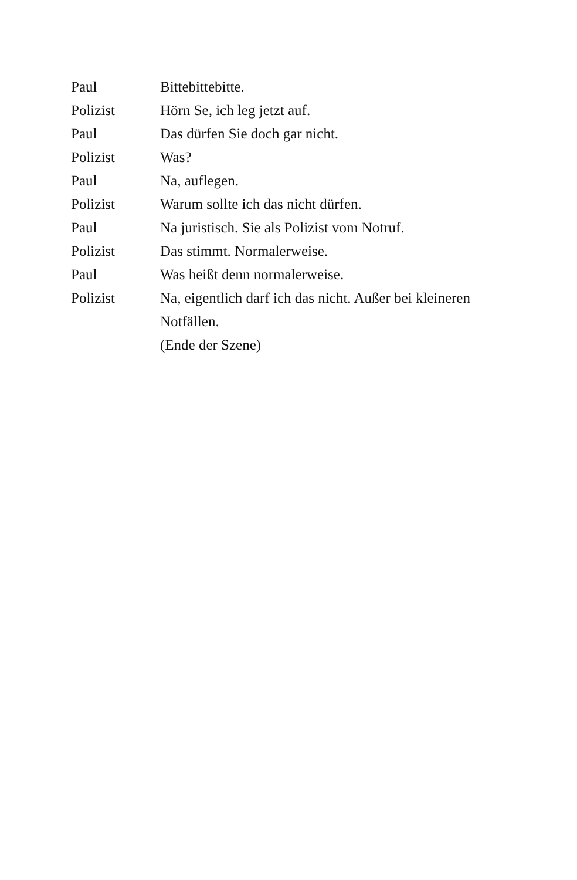Paul Bittebittebitte.
Polizist Hörn Se, ich leg jetzt auf.
Paul Das dürfen Sie doch gar nicht.
Polizist Was?
Paul Na, auflegen.
Polizist Warum sollte ich das nicht dürfen.
Paul Na juristisch. Sie als Polizist vom Notruf.
Polizist Das stimmt. Normalerweise.
Paul Was heißt denn normalerweise.
Polizist Na, eigentlich darf ich das nicht. Außer bei kleineren Notfällen.
(Ende der Szene)